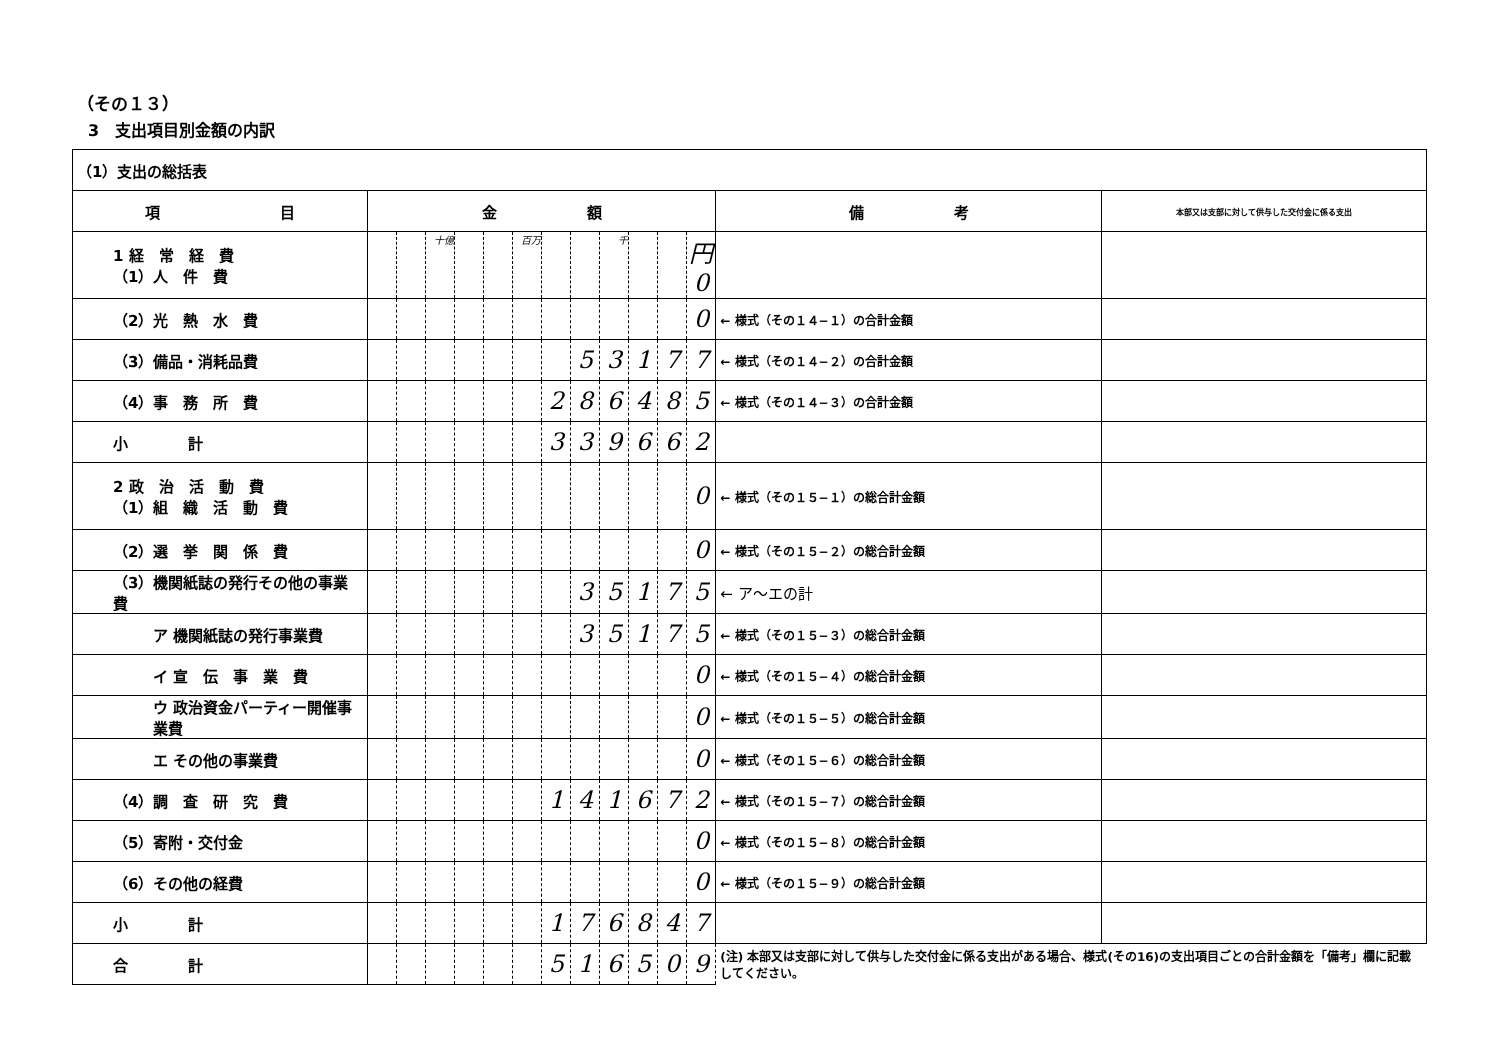（その１３）
3　支出項目別金額の内訳
| （1）支出の総括表 | | | | | | | | | | | | | | |
| 項 目 | 金 額 | | | | | | | | | | | | 備 考 | 本部又は支部に対して供与した交付金に係る支出 |
| 1 経 常 経 費 （1）人 件 費 | | | 十億 | | | 百万 | | | 千 | | | 円 0 | | |
| （2）光 熱 水 費 | | | | | | | | | | | | 0 | ← 様式（その１４−１）の合計金額 | |
| （3）備品・消耗品費 | | | | | | | | 5 | 3 | 1 | 7 | 7 | ← 様式（その１４−２）の合計金額 | |
| （4）事 務 所 費 | | | | | | | 2 | 8 | 6 | 4 | 8 | 5 | ← 様式（その１４−３）の合計金額 | |
| 小 計 | | | | | | | 3 | 3 | 9 | 6 | 6 | 2 | | |
| 2 政 治 活 動 費 （1）組 織 活 動 費 | | | | | | | | | | | | 0 | ← 様式（その１５−１）の総合計金額 | |
| （2）選 挙 関 係 費 | | | | | | | | | | | | 0 | ← 様式（その１５−２）の総合計金額 | |
| （3）機関紙誌の発行その他の事業費 | | | | | | | | 3 | 5 | 1 | 7 | 5 | ← ア〜エの計 | |
| ア 機関紙誌の発行事業費 | | | | | | | | 3 | 5 | 1 | 7 | 5 | ← 様式（その１５−３）の総合計金額 | |
| イ 宣 伝 事 業 費 | | | | | | | | | | | | 0 | ← 様式（その１５−４）の総合計金額 | |
| ウ 政治資金パーティー開催事業費 | | | | | | | | | | | | 0 | ← 様式（その１５−５）の総合計金額 | |
| エ その他の事業費 | | | | | | | | | | | | 0 | ← 様式（その１５−６）の総合計金額 | |
| （4）調 査 研 究 費 | | | | | | | 1 | 4 | 1 | 6 | 7 | 2 | ← 様式（その１５−７）の総合計金額 | |
| （5）寄附・交付金 | | | | | | | | | | | | 0 | ← 様式（その１５−８）の総合計金額 | |
| （6）その他の経費 | | | | | | | | | | | | 0 | ← 様式（その１５−９）の総合計金額 | |
| 小 計 | | | | | | | 1 | 7 | 6 | 8 | 4 | 7 | | |
| 合 計 | | | | | | | 5 | 1 | 6 | 5 | 0 | 9 | (注) 本部又は支部に対して供与した交付金に係る支出がある場合、様式(その16)の支出項目ごとの合計金額を「備考」欄に記載してください。 | |